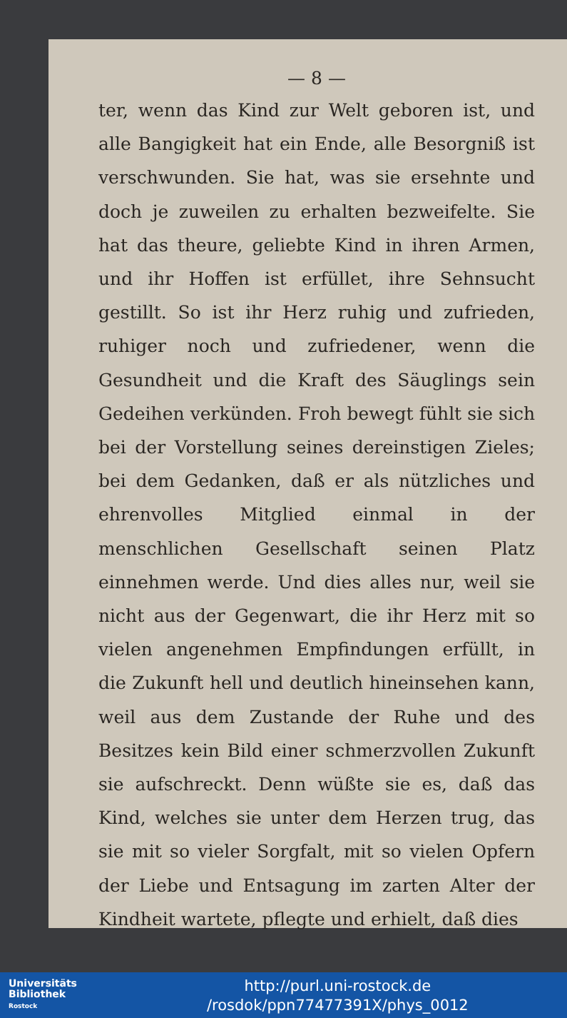— 8 —
ter, wenn das Kind zur Welt geboren ist, und alle Bangigkeit hat ein Ende, alle Besorgniß ist verschwunden. Sie hat, was sie ersehnte und doch je zuweilen zu erhalten bezweifelte. Sie hat das theure, geliebte Kind in ihren Armen, und ihr Hoffen ist erfüllet, ihre Sehnsucht gestillt. So ist ihr Herz ruhig und zufrieden, ruhiger noch und zufriedener, wenn die Gesundheit und die Kraft des Säuglings sein Gedeihen verkünden. Froh bewegt fühlt sie sich bei der Vorstellung seines dereinstigen Zieles; bei dem Gedanken, daß er als nützliches und ehrenvolles Mitglied einmal in der menschlichen Gesellschaft seinen Platz einnehmen werde. Und dies alles nur, weil sie nicht aus der Gegenwart, die ihr Herz mit so vielen angenehmen Empfindungen erfüllt, in die Zukunft hell und deutlich hineinsehen kann, weil aus dem Zustande der Ruhe und des Besitzes kein Bild einer schmerzvollen Zukunft sie aufschreckt. Denn wüßte sie es, daß das Kind, welches sie unter dem Herzen trug, das sie mit so vieler Sorgfalt, mit so vielen Opfern der Liebe und Entsagung im zarten Alter der Kindheit wartete, pflegte und erhielt, daß dies
Universitäts
Bibliothek
Rostock
http://purl.uni-rostock.de
/rosdok/ppn77477391X/phys_0012